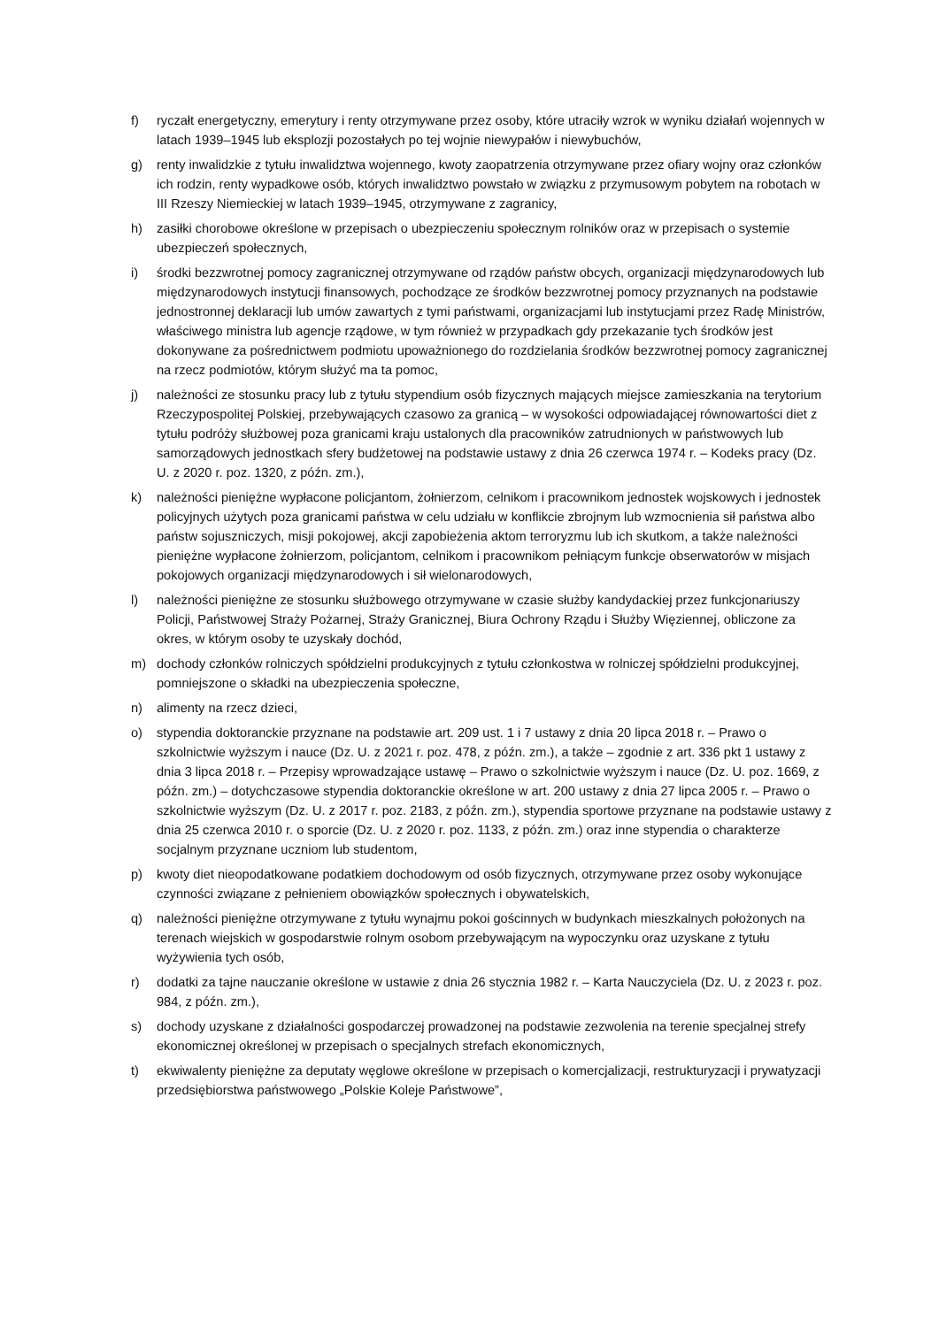f) ryczałt energetyczny, emerytury i renty otrzymywane przez osoby, które utraciły wzrok w wyniku działań wojennych w latach 1939–1945 lub eksplozji pozostałych po tej wojnie niewypałów i niewybuchów,
g) renty inwalidzkie z tytułu inwalidztwa wojennego, kwoty zaopatrzenia otrzymywane przez ofiary wojny oraz członków ich rodzin, renty wypadkowe osób, których inwalidztwo powstało w związku z przymusowym pobytem na robotach w III Rzeszy Niemieckiej w latach 1939–1945, otrzymywane z zagranicy,
h) zasiłki chorobowe określone w przepisach o ubezpieczeniu społecznym rolników oraz w przepisach o systemie ubezpieczeń społecznych,
i) środki bezzwrotnej pomocy zagranicznej otrzymywane od rządów państw obcych, organizacji międzynarodowych lub międzynarodowych instytucji finansowych, pochodzące ze środków bezzwrotnej pomocy przyznanych na podstawie jednostronnej deklaracji lub umów zawartych z tymi państwami, organizacjami lub instytucjami przez Radę Ministrów, właściwego ministra lub agencje rządowe, w tym również w przypadkach gdy przekazanie tych środków jest dokonywane za pośrednictwem podmiotu upoważnionego do rozdzielania środków bezzwrotnej pomocy zagranicznej na rzecz podmiotów, którym służyć ma ta pomoc,
j) należności ze stosunku pracy lub z tytułu stypendium osób fizycznych mających miejsce zamieszkania na terytorium Rzeczypospolitej Polskiej, przebywających czasowo za granicą – w wysokości odpowiadającej równowartości diet z tytułu podróży służbowej poza granicami kraju ustalonych dla pracowników zatrudnionych w państwowych lub samorządowych jednostkach sfery budżetowej na podstawie ustawy z dnia 26 czerwca 1974 r. – Kodeks pracy (Dz. U. z 2020 r. poz. 1320, z późn. zm.),
k) należności pieniężne wypłacone policjantom, żołnierzom, celnikom i pracownikom jednostek wojskowych i jednostek policyjnych użytych poza granicami państwa w celu udziału w konflikcie zbrojnym lub wzmocnienia sił państwa albo państw sojuszniczych, misji pokojowej, akcji zapobieżenia aktom terroryzmu lub ich skutkom, a także należności pieniężne wypłacone żołnierzom, policjantom, celnikom i pracownikom pełniącym funkcje obserwatorów w misjach pokojowych organizacji międzynarodowych i sił wielonarodowych,
l) należności pieniężne ze stosunku służbowego otrzymywane w czasie służby kandydackiej przez funkcjonariuszy Policji, Państwowej Straży Pożarnej, Straży Granicznej, Biura Ochrony Rządu i Służby Więziennej, obliczone za okres, w którym osoby te uzyskały dochód,
m) dochody członków rolniczych spółdzielni produkcyjnych z tytułu członkostwa w rolniczej spółdzielni produkcyjnej, pomniejszone o składki na ubezpieczenia społeczne,
n) alimenty na rzecz dzieci,
o) stypendia doktoranckie przyznane na podstawie art. 209 ust. 1 i 7 ustawy z dnia 20 lipca 2018 r. – Prawo o szkolnictwie wyższym i nauce (Dz. U. z 2021 r. poz. 478, z późn. zm.), a także – zgodnie z art. 336 pkt 1 ustawy z dnia 3 lipca 2018 r. – Przepisy wprowadzające ustawę – Prawo o szkolnictwie wyższym i nauce (Dz. U. poz. 1669, z późn. zm.) – dotychczasowe stypendia doktoranckie określone w art. 200 ustawy z dnia 27 lipca 2005 r. – Prawo o szkolnictwie wyższym (Dz. U. z 2017 r. poz. 2183, z późn. zm.), stypendia sportowe przyznane na podstawie ustawy z dnia 25 czerwca 2010 r. o sporcie (Dz. U. z 2020 r. poz. 1133, z późn. zm.) oraz inne stypendia o charakterze socjalnym przyznane uczniom lub studentom,
p) kwoty diet nieopodatkowane podatkiem dochodowym od osób fizycznych, otrzymywane przez osoby wykonujące czynności związane z pełnieniem obowiązków społecznych i obywatelskich,
q) należności pieniężne otrzymywane z tytułu wynajmu pokoi gościnnych w budynkach mieszkalnych położonych na terenach wiejskich w gospodarstwie rolnym osobom przebywającym na wypoczynku oraz uzyskane z tytułu wyżywienia tych osób,
r) dodatki za tajne nauczanie określone w ustawie z dnia 26 stycznia 1982 r. – Karta Nauczyciela (Dz. U. z 2023 r. poz. 984, z późn. zm.),
s) dochody uzyskane z działalności gospodarczej prowadzonej na podstawie zezwolenia na terenie specjalnej strefy ekonomicznej określonej w przepisach o specjalnych strefach ekonomicznych,
t) ekwiwalenty pieniężne za deputaty węglowe określone w przepisach o komercjalizacji, restrukturyzacji i prywatyzacji przedsiębiorstwa państwowego „Polskie Koleje Państwowe”,